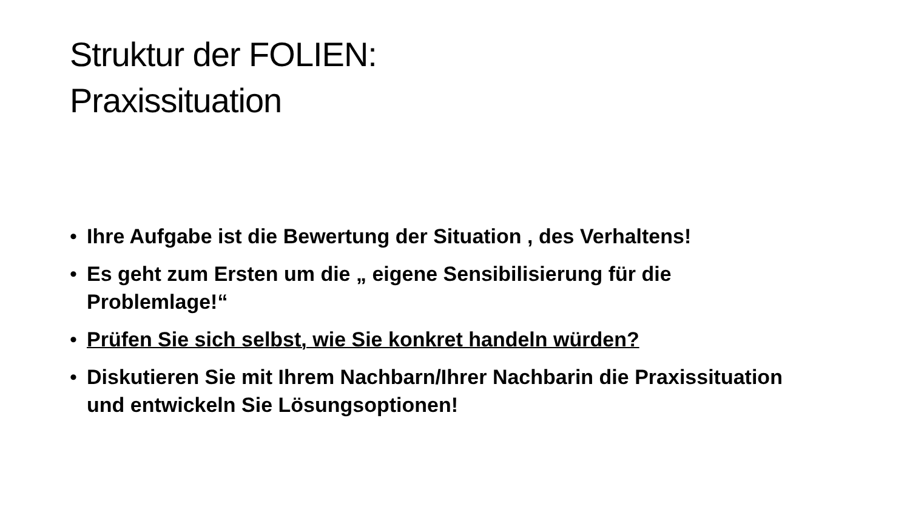Struktur der FOLIEN:
Praxissituation
• Ihre Aufgabe ist die Bewertung der Situation , des Verhaltens!
• Es geht zum Ersten um die „ eigene Sensibilisierung für die Problemlage!“
• Prüfen Sie sich selbst, wie Sie konkret handeln würden?
• Diskutieren Sie mit Ihrem Nachbarn/Ihrer Nachbarin die Praxissituation und entwickeln Sie Lösungsoptionen!